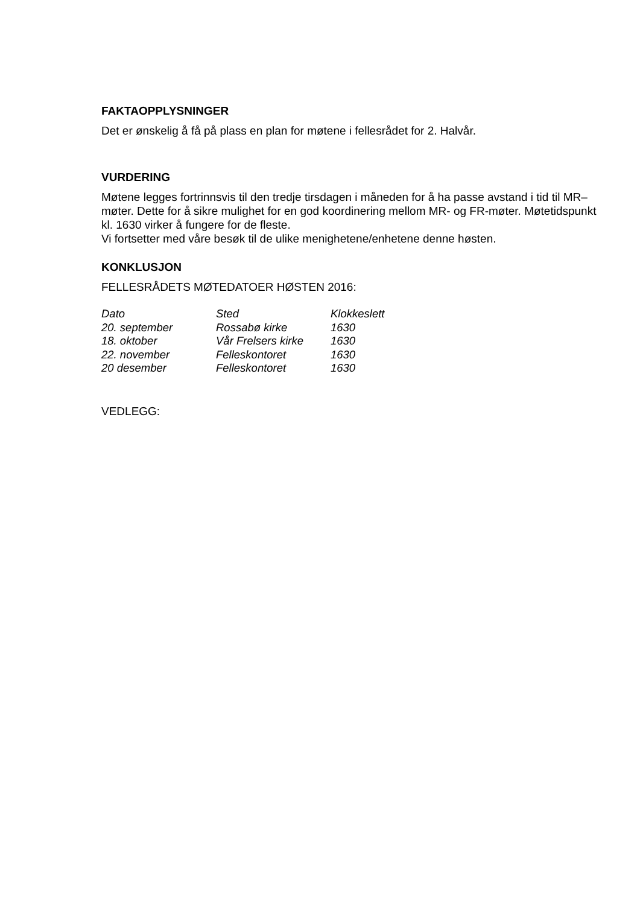FAKTAOPPLYSNINGER
Det er ønskelig å få på plass en plan for møtene i fellesrådet for 2. Halvår.
VURDERING
Møtene legges fortrinnsvis til den tredje tirsdagen i måneden for å ha passe avstand i tid til MR–møter. Dette for å sikre mulighet for en god koordinering mellom MR- og FR-møter. Møtetidspunkt kl. 1630 virker å fungere for de fleste.
Vi fortsetter med våre besøk til de ulike menighetene/enhetene denne høsten.
KONKLUSJON
FELLESRÅDETS MØTEDATOER HØSTEN 2016:
| Dato | Sted | Klokkeslett |
| --- | --- | --- |
| 20. september | Rossabø kirke | 1630 |
| 18. oktober | Vår Frelsers kirke | 1630 |
| 22. november | Felleskontoret | 1630 |
| 20 desember | Felleskontoret | 1630 |
VEDLEGG: